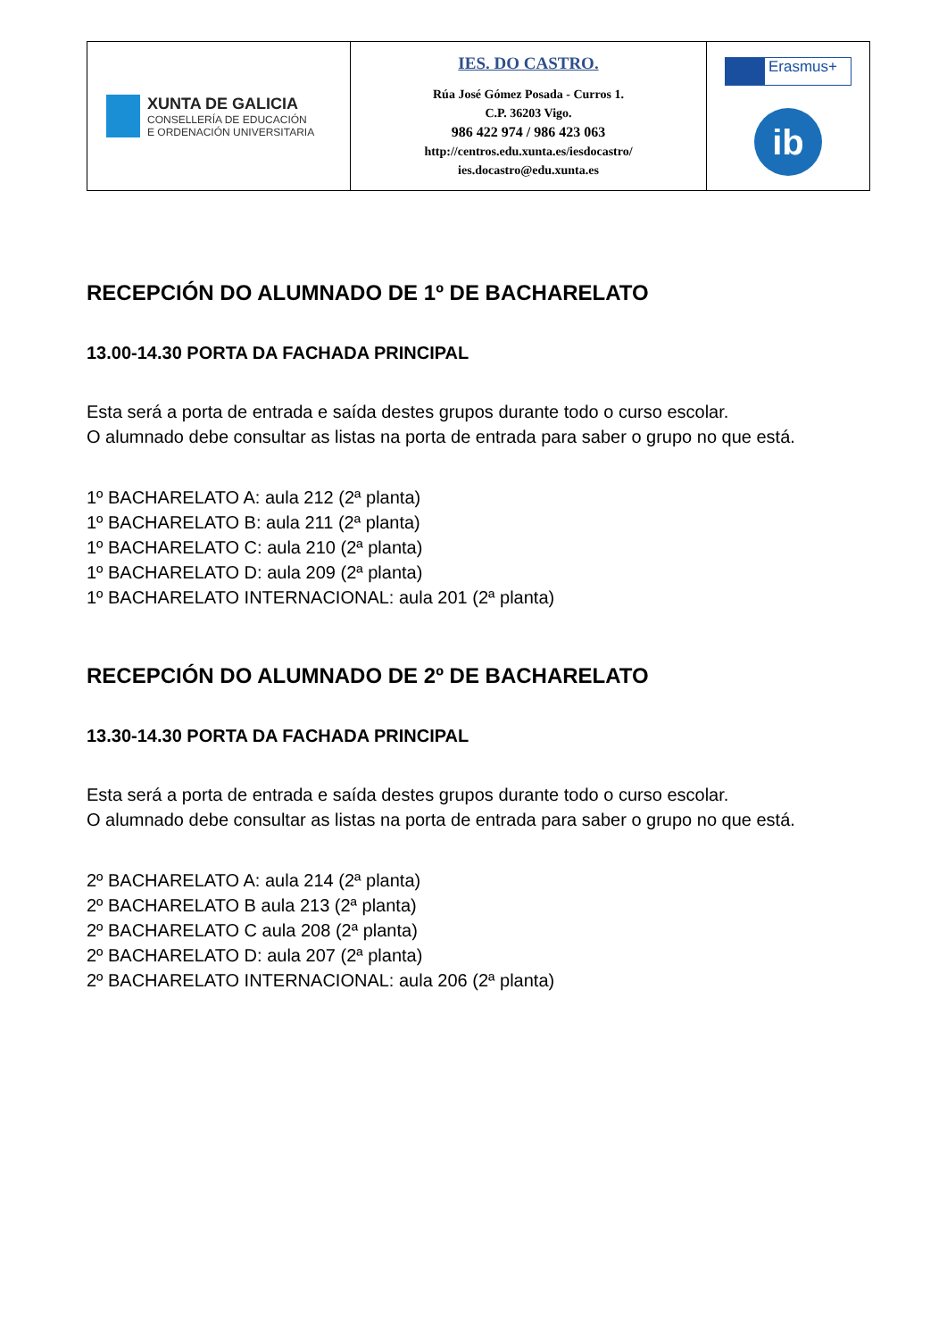| XUNTA DE GALICIA CONSELLERÍA DE EDUCACIÓN E ORDENACIÓN UNIVERSITARIA | IES. DO CASTRO. Rúa José Gómez Posada - Curros 1. C.P. 36203 Vigo. 986 422 974 / 986 423 063 http://centros.edu.xunta.es/iesdocastro/ ies.docastro@edu.xunta.es | Erasmus+ ib |
RECEPCIÓN DO ALUMNADO DE 1º DE BACHARELATO
13.00-14.30 PORTA DA FACHADA PRINCIPAL
Esta será a porta de entrada e saída destes grupos durante todo o curso escolar.
O alumnado debe consultar as listas na porta de entrada para saber o grupo no que está.
1º BACHARELATO A: aula 212 (2ª planta)
1º BACHARELATO B: aula 211 (2ª planta)
1º BACHARELATO C: aula 210 (2ª planta)
1º BACHARELATO D: aula 209 (2ª planta)
1º BACHARELATO INTERNACIONAL: aula 201 (2ª planta)
RECEPCIÓN DO ALUMNADO DE 2º DE BACHARELATO
13.30-14.30 PORTA DA FACHADA PRINCIPAL
Esta será a porta de entrada e saída destes grupos durante todo o curso escolar.
O alumnado debe consultar as listas na porta de entrada para saber o grupo no que está.
2º BACHARELATO A: aula 214 (2ª planta)
2º BACHARELATO B aula 213 (2ª planta)
2º BACHARELATO C aula 208 (2ª planta)
2º BACHARELATO D: aula 207 (2ª planta)
2º BACHARELATO INTERNACIONAL: aula 206 (2ª planta)